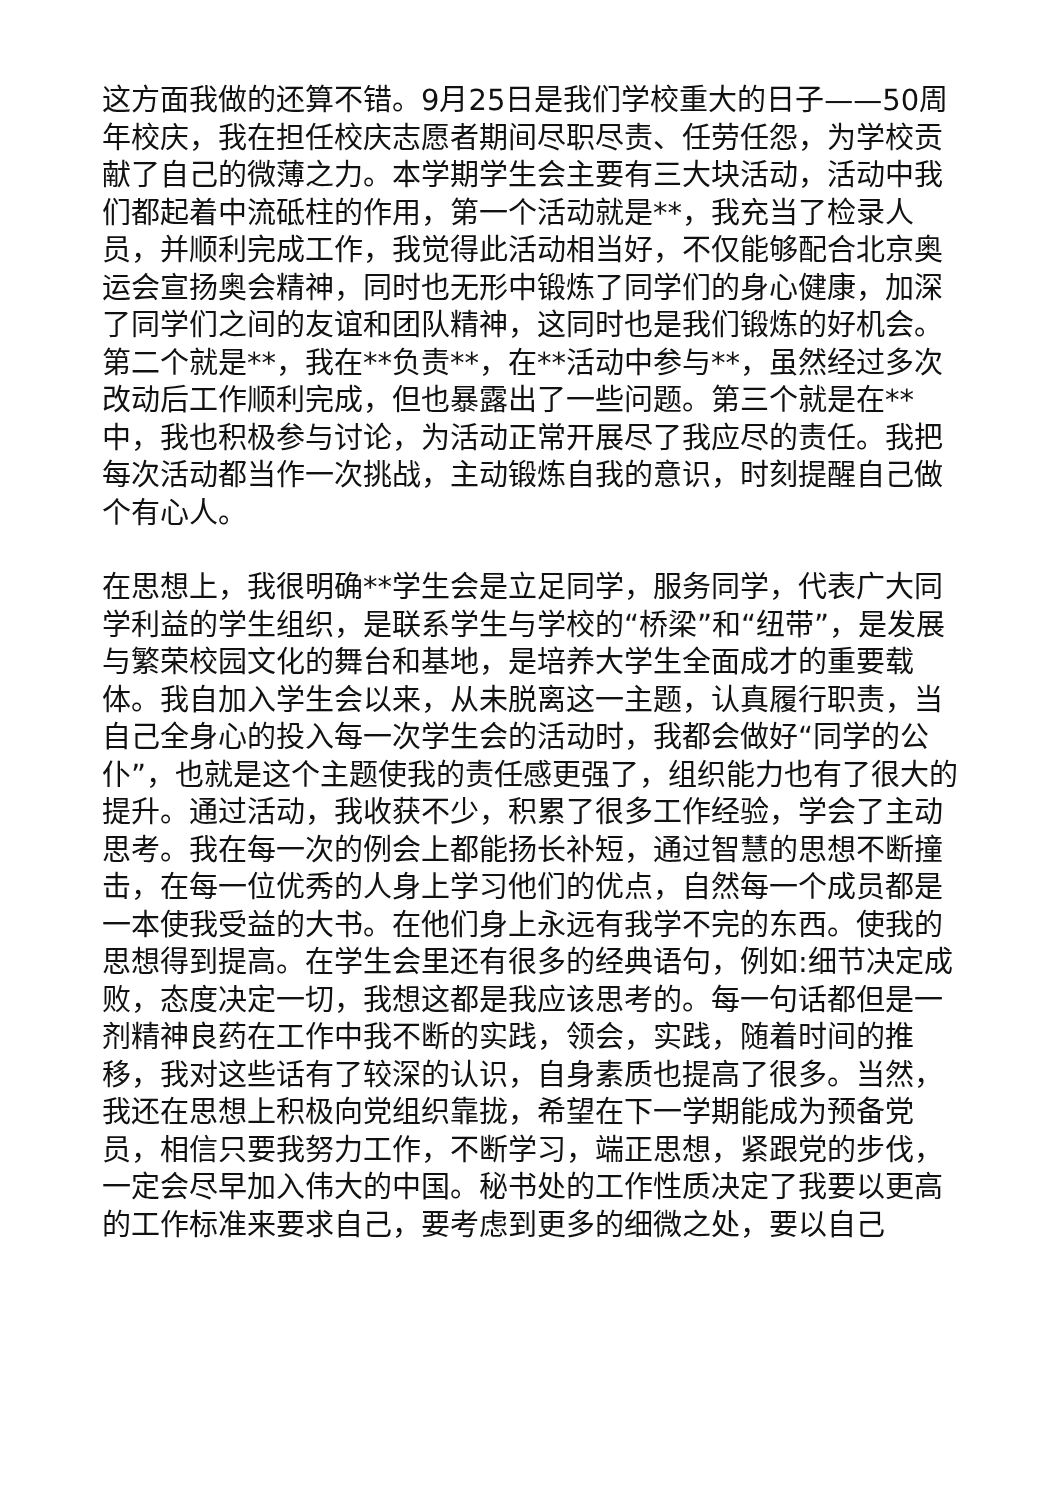这方面我做的还算不错。9月25日是我们学校重大的日子——50周年校庆，我在担任校庆志愿者期间尽职尽责、任劳任怨，为学校贡献了自己的微薄之力。本学期学生会主要有三大块活动，活动中我们都起着中流砥柱的作用，第一个活动就是**，我充当了检录人员，并顺利完成工作，我觉得此活动相当好，不仅能够配合北京奥运会宣扬奥会精神，同时也无形中锻炼了同学们的身心健康，加深了同学们之间的友谊和团队精神，这同时也是我们锻炼的好机会。第二个就是**，我在**负责**，在**活动中参与**，虽然经过多次改动后工作顺利完成，但也暴露出了一些问题。第三个就是在**中，我也积极参与讨论，为活动正常开展尽了我应尽的责任。我把每次活动都当作一次挑战，主动锻炼自我的意识，时刻提醒自己做个有心人。
在思想上，我很明确**学生会是立足同学，服务同学，代表广大同学利益的学生组织，是联系学生与学校的“桥梁”和“纽带”，是发展与繁荣校园文化的舞台和基地，是培养大学生全面成才的重要载体。我自加入学生会以来，从未脱离这一主题，认真履行职责，当自己全身心的投入每一次学生会的活动时，我都会做好“同学的公仆”，也就是这个主题使我的责任感更强了，组织能力也有了很大的提升。通过活动，我收获不少，积累了很多工作经验，学会了主动思考。我在每一次的例会上都能扬长补短，通过智慧的思想不断撞击，在每一位优秀的人身上学习他们的优点，自然每一个成员都是一本使我受益的大书。在他们身上永远有我学不完的东西。使我的思想得到提高。在学生会里还有很多的经典语句，例如:细节决定成败，态度决定一切，我想这都是我应该思考的。每一句话都但是一剂精神良药在工作中我不断的实践，领会，实践，随着时间的推移，我对这些话有了较深的认识，自身素质也提高了很多。当然，我还在思想上积极向党组织靠拢，希望在下一学期能成为预备党员，相信只要我努力工作，不断学习，端正思想，紧跟党的步伐，一定会尽早加入伟大的中国。秘书处的工作性质决定了我要以更高的工作标准来要求自己，要考虑到更多的细微之处，要以自己